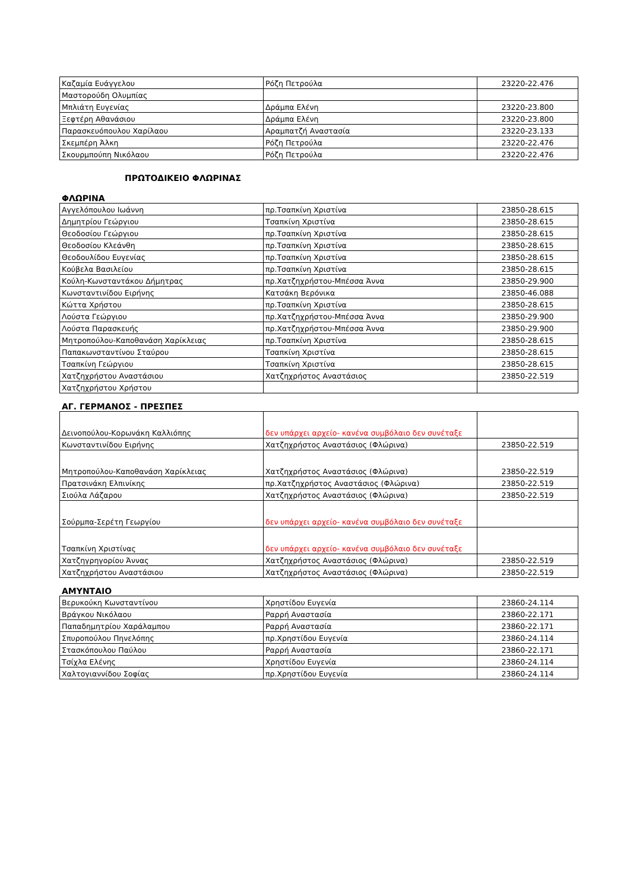| Καζαμία Ευάγγελου | Ρόζη Πετρούλα | 23220-22.476 |
| Μαστορούδη Ολυμπίας | | |
| Μπλιάτη Ευγενίας | Δράμπα Ελένη | 23220-23.800 |
| Ξεφτέρη Αθανάσιου | Δράμπα Ελένη | 23220-23.800 |
| Παρασκευόπουλου Χαρίλαου | Αραμπατζή Αναστασία | 23220-23.133 |
| Σκεμπέρη Άλκη | Ρόζη Πετρούλα | 23220-22.476 |
| Σκουρμπούπη Νικόλαου | Ρόζη Πετρούλα | 23220-22.476 |
ΠΡΩΤΟΔΙΚΕΙΟ ΦΛΩΡΙΝΑΣ
ΦΛΩΡΙΝΑ
| Αγγελόπουλου Ιωάννη | πρ.Τσαπκίνη Χριστίνα | 23850-28.615 |
| Δημητρίου Γεώργιου | Τσαπκίνη Χριστίνα | 23850-28.615 |
| Θεοδοσίου Γεώργιου | πρ.Τσαπκίνη Χριστίνα | 23850-28.615 |
| Θεοδοσίου Κλεάνθη | πρ.Τσαπκίνη Χριστίνα | 23850-28.615 |
| Θεοδουλίδου Ευγενίας | πρ.Τσαπκίνη Χριστίνα | 23850-28.615 |
| Κούβελα Βασιλείου | πρ.Τσαπκίνη Χριστίνα | 23850-28.615 |
| Κούλη-Κωνσταντάκου Δήμητρας | πρ.Χατζηχρήστου-Μπέσσα Άννα | 23850-29.900 |
| Κωνσταντινίδου Ειρήνης | Κατσάκη Βερόνικα | 23850-46.088 |
| Κώττα Χρήστου | πρ.Τσαπκίνη Χριστίνα | 23850-28.615 |
| Λούστα Γεώργιου | πρ.Χατζηχρήστου-Μπέσσα Άννα | 23850-29.900 |
| Λούστα Παρασκευής | πρ.Χατζηχρήστου-Μπέσσα Άννα | 23850-29.900 |
| Μητροπούλου-Καποθανάση Χαρίκλειας | πρ.Τσαπκίνη Χριστίνα | 23850-28.615 |
| Παπακωνσταντίνου Σταύρου | Τσαπκίνη Χριστίνα | 23850-28.615 |
| Τσαπκίνη Γεώργιου | Τσαπκίνη Χριστίνα | 23850-28.615 |
| Χατζηχρήστου Αναστάσιου | Χατζηχρήστος Αναστάσιος | 23850-22.519 |
| Χατζηχρήστου Χρήστου | | |
ΑΓ. ΓΕΡΜΑΝΟΣ - ΠΡΕΣΠΕΣ
| Δεινοπούλου-Κορωνάκη Καλλιόπης | δεν υπάρχει αρχείο- κανένα συμβόλαιο δεν συνέταξε | |
| Κωνσταντινίδου Ειρήνης | Χατζηχρήστος Αναστάσιος (Φλώρινα) | 23850-22.519 |
| Μητροπούλου-Καποθανάση Χαρίκλειας | Χατζηχρήστος Αναστάσιος (Φλώρινα) | 23850-22.519 |
| Πρατσινάκη Ελπινίκης | πρ.Χατζηχρήστος Αναστάσιος (Φλώρινα) | 23850-22.519 |
| Σιούλα Λάζαρου | Χατζηχρήστος Αναστάσιος (Φλώρινα) | 23850-22.519 |
| Σούρμπα-Σερέτη Γεωργίου | δεν υπάρχει αρχείο- κανένα συμβόλαιο δεν συνέταξε | |
| Τσαπκίνη Χριστίνας | δεν υπάρχει αρχείο- κανένα συμβόλαιο δεν συνέταξε | |
| Χατζηγρηγορίου Άννας | Χατζηχρήστος Αναστάσιος (Φλώρινα) | 23850-22.519 |
| Χατζηχρήστου Αναστάσιου | Χατζηχρήστος Αναστάσιος (Φλώρινα) | 23850-22.519 |
ΑΜΥΝΤΑΙΟ
| Βερυκούκη Κωνσταντίνου | Χρηστίδου Ευγενία | 23860-24.114 |
| Βράγκου Νικόλαου | Ραρρή Αναστασία | 23860-22.171 |
| Παπαδημητρίου Χαράλαμπου | Ραρρή Αναστασία | 23860-22.171 |
| Σπυροπούλου Πηνελόπης | πρ.Χρηστίδου Ευγενία | 23860-24.114 |
| Στασκόπουλου Παύλου | Ραρρή Αναστασία | 23860-22.171 |
| Τσίχλα Ελένης | Χρηστίδου Ευγενία | 23860-24.114 |
| Χαλτογιαννίδου Σοφίας | πρ.Χρηστίδου Ευγενία | 23860-24.114 |